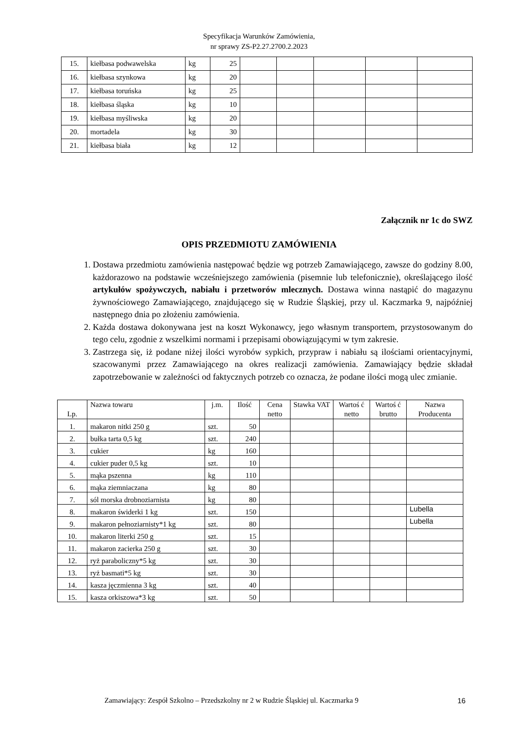Specyfikacja Warunków Zamówienia,
nr sprawy ZS-P2.27.2700.2.2023
| 15. | kiełbasa podwawelska | kg | 25 | | | | | |
| 16. | kiełbasa szynkowa | kg | 20 | | | | | |
| 17. | kiełbasa toruńska | kg | 25 | | | | | |
| 18. | kiełbasa śląska | kg | 10 | | | | | |
| 19. | kiełbasa myśliwska | kg | 20 | | | | | |
| 20. | mortadela | kg | 30 | | | | | |
| 21. | kiełbasa biała | kg | 12 | | | | | |
Załącznik nr 1c do SWZ
OPIS PRZEDMIOTU ZAMÓWIENIA
1. Dostawa przedmiotu zamówienia następować będzie wg potrzeb Zamawiającego, zawsze do godziny 8.00, każdorazowo na podstawie wcześniejszego zamówienia (pisemnie lub telefonicznie), określającego ilość artykułów spożywczych, nabiału i przetworów mlecznych. Dostawa winna nastąpić do magazynu żywnościowego Zamawiającego, znajdującego się w Rudzie Śląskiej, przy ul. Kaczmarka 9, najpóźniej następnego dnia po złożeniu zamówienia.
2. Każda dostawa dokonywana jest na koszt Wykonawcy, jego własnym transportem, przystosowanym do tego celu, zgodnie z wszelkimi normami i przepisami obowiązującymi w tym zakresie.
3. Zastrzega się, iż podane niżej ilości wyrobów sypkich, przypraw i nabiału są ilościami orientacyjnymi, szacowanymi przez Zamawiającego na okres realizacji zamówienia. Zamawiający będzie składał zapotrzebowanie w zależności od faktycznych potrzeb co oznacza, że podane ilości mogą ulec zmianie.
| Lp. | Nazwa towaru | j.m. | Ilość | Cena netto | Stawka VAT | Wartoś ć netto | Wartoś ć brutto | Nazwa Producenta |
| --- | --- | --- | --- | --- | --- | --- | --- | --- |
| 1. | makaron nitki 250 g | szt. | 50 | | | | | |
| 2. | bułka tarta 0,5 kg | szt. | 240 | | | | | |
| 3. | cukier | kg | 160 | | | | | |
| 4. | cukier puder 0,5 kg | szt. | 10 | | | | | |
| 5. | mąka pszenna | kg | 110 | | | | | |
| 6. | mąka ziemniaczana | kg | 80 | | | | | |
| 7. | sól morska drobnoziarnista | kg | 80 | | | | | |
| 8. | makaron świderki 1 kg | szt. | 150 | | | | | Lubella |
| 9. | makaron pełnoziarnisty*1 kg | szt. | 80 | | | | | Lubella |
| 10. | makaron literki 250 g | szt. | 15 | | | | | |
| 11. | makaron zacierka 250 g | szt. | 30 | | | | | |
| 12. | ryż paraboliczny*5 kg | szt. | 30 | | | | | |
| 13. | ryż basmati*5 kg | szt. | 30 | | | | | |
| 14. | kasza jęczmienna 3 kg | szt. | 40 | | | | | |
| 15. | kasza orkiszowa*3 kg | szt. | 50 | | | | | |
Zamawiający: Zespół Szkolno – Przedszkolny nr 2 w Rudzie Śląskiej ul. Kaczmarka 9 16